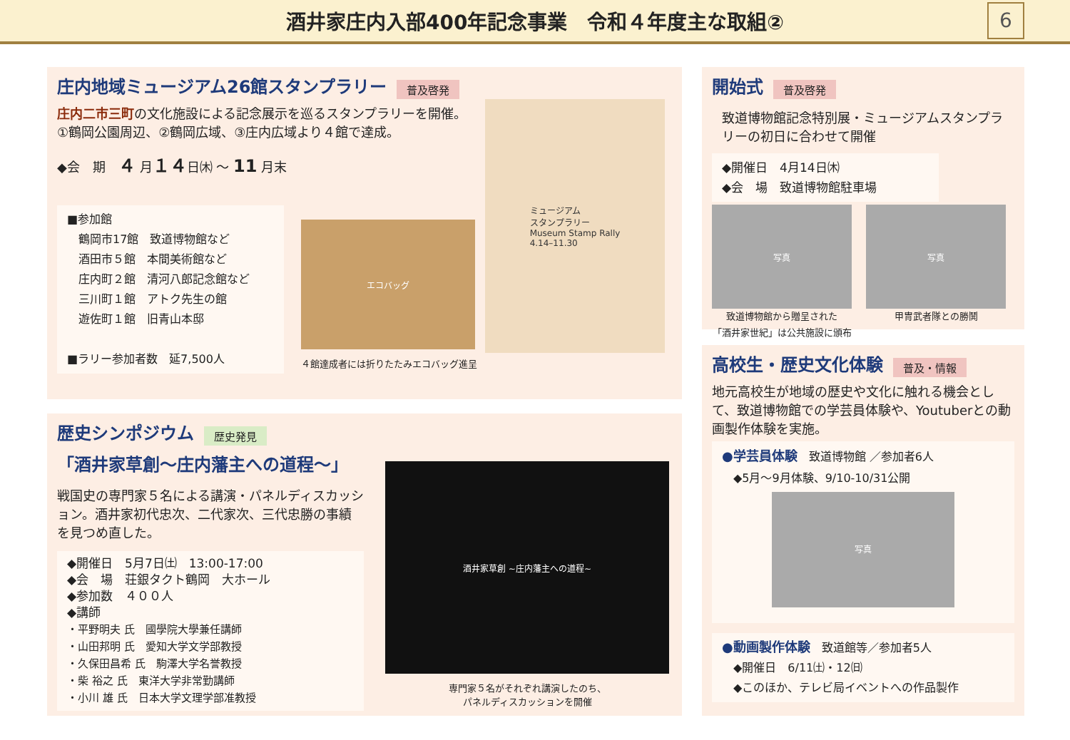酒井家庄内入部400年記念事業　令和４年度主な取組②
6
庄内地域ミュージアム26館スタンプラリー
普及啓発
庄内二市三町の文化施設による記念展示を巡るスタンプラリーを開催。
①鶴岡公園周辺、②鶴岡広域、③庄内広域より４館で達成。
◆会　期　４ 月１４日㈭ ～ 11 月末
■参加館
　鶴岡市17館　致道博物館など
　酒田市５館　本間美術館など
　庄内町２館　清河八郎記念館など
　三川町１館　アトク先生の館
　遊佐町１館　旧青山本邸
■ラリー参加者数　延7,500人
エコバッグ
４館達成者には折りたたみエコバッグ進呈
ミュージアム
スタンプラリー
Museum Stamp Rally
4.14–11.30
歴史シンポジウム
歴史発見
「酒井家草創～庄内藩主への道程～」
戦国史の専門家５名による講演・パネルディスカッション。酒井家初代忠次、二代家次、三代忠勝の事績を見つめ直した。
◆開催日　5月7日㈯　13:00-17:00
◆会　場　荘銀タクト鶴岡　大ホール
◆参加数　４００人
◆講師
・平野明夫 氏　國學院大學兼任講師
・山田邦明 氏　愛知大学文学部教授
・久保田昌希 氏　駒澤大学名誉教授
・柴 裕之 氏　東洋大学非常勤講師
・小川 雄 氏　日本大学文理学部准教授
酒井家草創 ~庄内藩主への道程~
専門家５名がそれぞれ講演したのち、
パネルディスカッションを開催
開始式
普及啓発
致道博物館記念特別展・ミュージアムスタンプラリーの初日に合わせて開催
◆開催日　4月14日㈭
◆会　場　致道博物館駐車場
写真
致道博物館から贈呈された
「酒井家世紀」は公共施設に頒布
写真
甲冑武者隊との勝鬨
高校生・歴史文化体験
普及・情報
地元高校生が地域の歴史や文化に触れる機会として、致道博物館での学芸員体験や、Youtuberとの動画製作体験を実施。
●学芸員体験　致道博物館 ／参加者6人
　◆5月～9月体験、9/10-10/31公開
写真
●動画製作体験　致道館等／参加者5人
　◆開催日　6/11㈯・12㈰
　◆このほか、テレビ局イベントへの作品製作